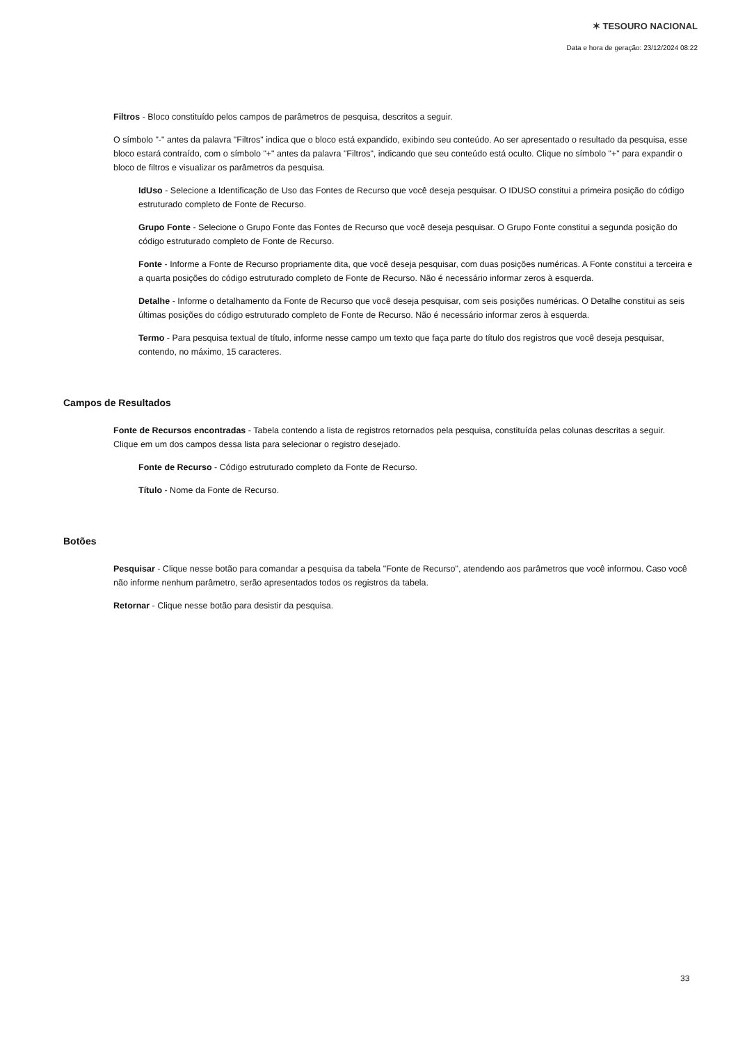✶ TESOURO NACIONAL
Data e hora de geração: 23/12/2024 08:22
Filtros - Bloco constituído pelos campos de parâmetros de pesquisa, descritos a seguir.
O símbolo "-" antes da palavra "Filtros" indica que o bloco está expandido, exibindo seu conteúdo. Ao ser apresentado o resultado da pesquisa, esse bloco estará contraído, com o símbolo "+" antes da palavra "Filtros", indicando que seu conteúdo está oculto. Clique no símbolo "+" para expandir o bloco de filtros e visualizar os parâmetros da pesquisa.
IdUso - Selecione a Identificação de Uso das Fontes de Recurso que você deseja pesquisar. O IDUSO constitui a primeira posição do código estruturado completo de Fonte de Recurso.
Grupo Fonte - Selecione o Grupo Fonte das Fontes de Recurso que você deseja pesquisar. O Grupo Fonte constitui a segunda posição do código estruturado completo de Fonte de Recurso.
Fonte - Informe a Fonte de Recurso propriamente dita, que você deseja pesquisar, com duas posições numéricas. A Fonte constitui a terceira e a quarta posições do código estruturado completo de Fonte de Recurso. Não é necessário informar zeros à esquerda.
Detalhe - Informe o detalhamento da Fonte de Recurso que você deseja pesquisar, com seis posições numéricas. O Detalhe constitui as seis últimas posições do código estruturado completo de Fonte de Recurso. Não é necessário informar zeros à esquerda.
Termo - Para pesquisa textual de título, informe nesse campo um texto que faça parte do título dos registros que você deseja pesquisar, contendo, no máximo, 15 caracteres.
Campos de Resultados
Fonte de Recursos encontradas - Tabela contendo a lista de registros retornados pela pesquisa, constituída pelas colunas descritas a seguir. Clique em um dos campos dessa lista para selecionar o registro desejado.
Fonte de Recurso - Código estruturado completo da Fonte de Recurso.
Título - Nome da Fonte de Recurso.
Botões
Pesquisar - Clique nesse botão para comandar a pesquisa da tabela "Fonte de Recurso", atendendo aos parâmetros que você informou. Caso você não informe nenhum parâmetro, serão apresentados todos os registros da tabela.
Retornar - Clique nesse botão para desistir da pesquisa.
33